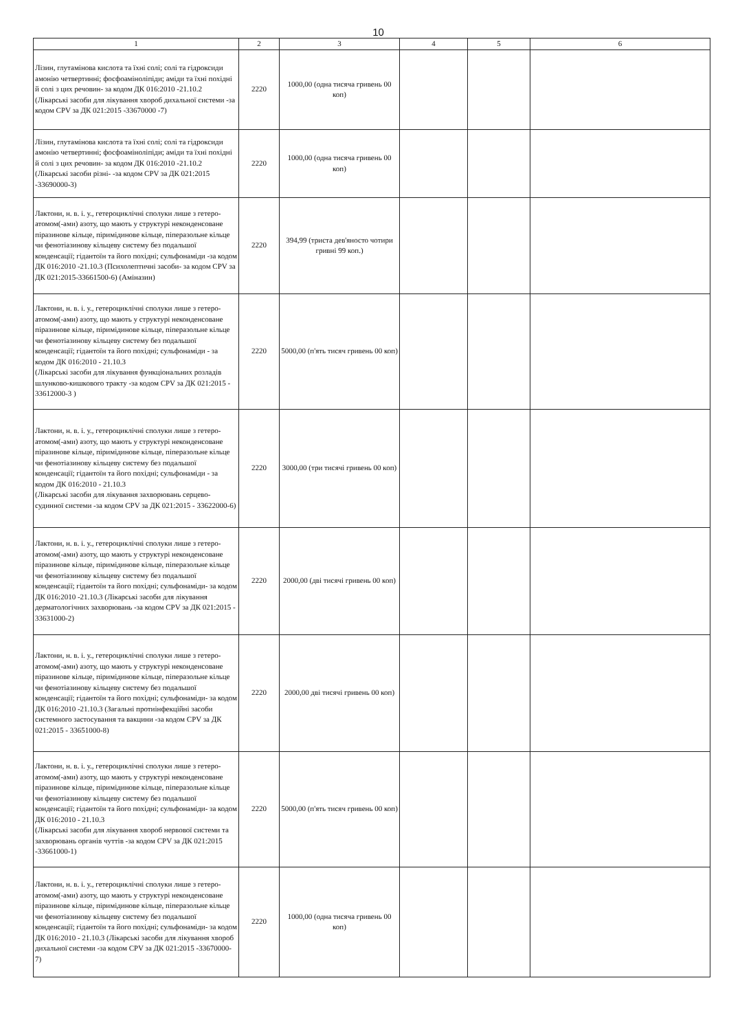10
| 1 | 2 | 3 | 4 | 5 | 6 |
| --- | --- | --- | --- | --- | --- |
| Лізин, глутамінова кислота та їхні солі; солі та гідроксиди амонію четвертинні; фосфоаміноліпіди; аміди та їхні похідні й солі з цих речовин- за кодом ДК 016:2010 -21.10.2 (Лікарські засоби для лікування хвороб дихальної системи -за кодом CPV за ДК 021:2015 -33670000 -7) | 2220 | 1000,00 (одна тисяча гривень 00 коп) | | | |
| Лізин, глутамінова кислота та їхні солі; солі та гідроксиди амонію четвертинні; фосфоаміноліпіди; аміди та їхні похідні й солі з цих речовин- за кодом ДК 016:2010 -21.10.2 (Лікарські засоби різні- -за кодом CPV за ДК 021:2015 -33690000-3) | 2220 | 1000,00 (одна тисяча гривень 00 коп) | | | |
| Лактони, н. в. і. у., гетероциклічні сполуки лише з гетеро-атомом(-ами) азоту, що мають у структурі неконденсоване піразинове кільце, піримідинове кільце, піперазольне кільце чи фенотіазинову кільцеву систему без подальшої конденсації; гідантоїн та його похідні; сульфонаміди -за кодом ДК 016:2010 -21.10.3 (Психолептичні засоби- за кодом CPV за ДК 021:2015-33661500-6) (Аміназин) | 2220 | 394,99 (триста дев'яносто чотири гривні 99 коп.) | | | |
| Лактони, н. в. і. у., гетероциклічні сполуки лише з гетеро-атомом(-ами) азоту, що мають у структурі неконденсоване піразинове кільце, піримідинове кільце, піперазольне кільце чи фенотіазинову кільцеву систему без подальшої конденсації; гідантоїн та його похідні; сульфонаміди - за кодом ДК 016:2010 - 21.10.3 (Лікарські засоби для лікування функціональних розладів шлунково-кишкового тракту -за кодом CPV за ДК 021:2015 - 33612000-3 ) | 2220 | 5000,00 (п'ять тисяч гривень 00 коп) | | | |
| Лактони, н. в. і. у., гетероциклічні сполуки лише з гетеро-атомом(-ами) азоту, що мають у структурі неконденсоване піразинове кільце, піримідинове кільце, піперазольне кільце чи фенотіазинову кільцеву систему без подальшої конденсації; гідантоїн та його похідні; сульфонаміди - за кодом ДК 016:2010 - 21.10.3 (Лікарські засоби для лікування захворювань серцево-судинної системи -за кодом CPV за ДК 021:2015 - 33622000-6) | 2220 | 3000,00 (три тисячі гривень 00 коп) | | | |
| Лактони, н. в. і. у., гетероциклічні сполуки лише з гетеро-атомом(-ами) азоту, що мають у структурі неконденсоване піразинове кільце, піримідинове кільце, піперазольне кільце чи фенотіазинову кільцеву систему без подальшої конденсації; гідантоїн та його похідні; сульфонаміди- за кодом ДК 016:2010 -21.10.3 (Лікарські засоби для лікування дерматологічних захворювань -за кодом CPV за ДК 021:2015 - 33631000-2) | 2220 | 2000,00 (дві тисячі гривень 00 коп) | | | |
| Лактони, н. в. і. у., гетероциклічні сполуки лише з гетеро-атомом(-ами) азоту, що мають у структурі неконденсоване піразинове кільце, піримідинове кільце, піперазольне кільце чи фенотіазинову кільцеву систему без подальшої конденсації; гідантоїн та його похідні; сульфонаміди- за кодом ДК 016:2010 -21.10.3 (Загальні протиінфекційні засоби системного застосування та вакцини -за кодом CPV за ДК 021:2015 - 33651000-8) | 2220 | 2000,00 дві тисячі гривень 00 коп) | | | |
| Лактони, н. в. і. у., гетероциклічні сполуки лише з гетеро-атомом(-ами) азоту, що мають у структурі неконденсоване піразинове кільце, піримідинове кільце, піперазольне кільце чи фенотіазинову кільцеву систему без подальшої конденсації; гідантоїн та його похідні; сульфонаміди- за кодом ДК 016:2010 - 21.10.3 (Лікарські засоби для лікування хвороб нервової системи та захворювань органів чуттів -за кодом CPV за ДК 021:2015 -33661000-1) | 2220 | 5000,00 (п'ять тисяч гривень 00 коп) | | | |
| Лактони, н. в. і. у., гетероциклічні сполуки лише з гетеро-атомом(-ами) азоту, що мають у структурі неконденсоване піразинове кільце, піримідинове кільце, піперазольне кільце чи фенотіазинову кільцеву систему без подальшої конденсації; гідантоїн та його похідні; сульфонаміди- за кодом ДК 016:2010 - 21.10.3 (Лікарські засоби для лікування хвороб дихальної системи -за кодом CPV за ДК 021:2015 -33670000-7) | 2220 | 1000,00 (одна тисяча гривень 00 коп) | | | |